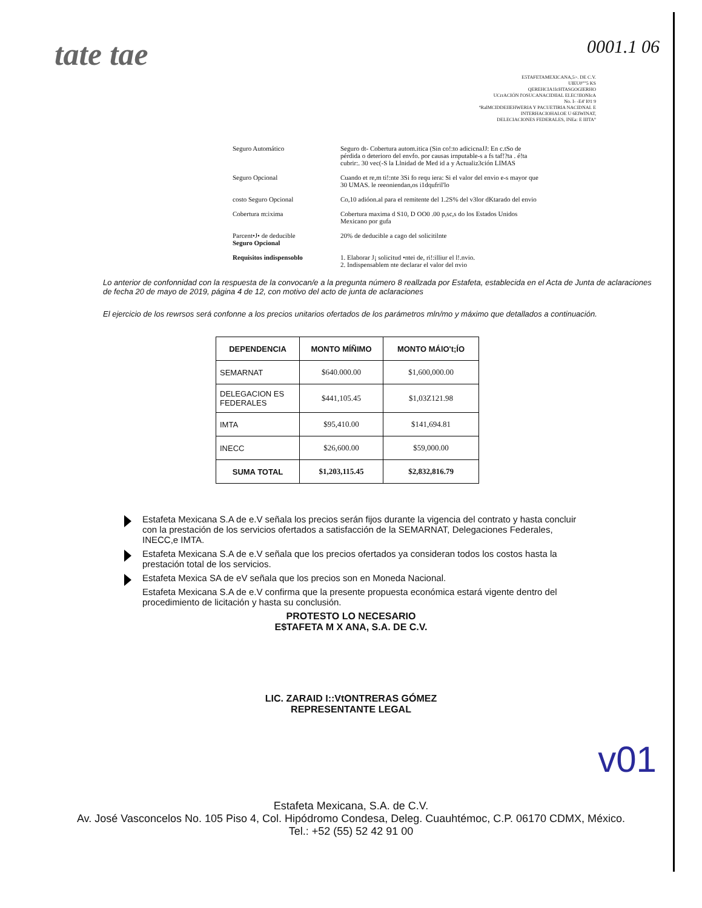tate tae
0001.1 06
E5TAFETAMEXICANA,5>. DE C.V.
UIEU0""5 KS
QEREHCIA1lcHTASGOGIERHO
UCrrACIÓN I'OSUCANACIDIIAL EI.EC!IIONIcA
No. I- -E4' I01 9
ºRalMCIDDEIIEHWERIA Y PACUETIRIA NACIDNAI. E
INTERHACIOHAI.OE U 6EIWINAT,
DELECIACIONES FEDERALES, INEa: E IIITA°
| Seguro Automático | Seguro dt- Cobertura autom.itica (Sin co!:to adicicnaJJ: En c.tSo de pérdida o deterioro del envfo. por causas irnputable-s a fs taf!?ta . é!ta cubrir:. 30 vec(-S la Llnidad de Med id a y Actualiz3ción LIMAS |
| Seguro Opcional | Cuando et re,m ti!:nte 3Si fo requ iera: Si el valor del envio e-s mayor que 30 UMAS. le reeoniendan,os i1dqufril'lo |
| costo Seguro Opcional | Co,10 adióon.al para el remitente del 1.2S% del v3lor dKtarado del envio |
| Cobertura m:ixima | Cobertura maxima d S10, D OO0 .00 p,sc,s do los Estados Unidos Mexicano por gufa |
| Parcent•J• de deducible Seguro Opcional | 20% de deducible a cago del solicitilnte |
| Requisitos indispensoblo | 1. Elaborar J¡ solicitud •ntei de, ri!:illiur el l!.nvio. 2. Indispensablem nte declarar el valor del nvio |
Lo anterior de confonnidad con la respuesta de la convocan/e a la pregunta número 8 reallzada por Estafeta, establecida en el Acta de Junta de aclaraciones de fecha 20 de mayo de 2019, página 4 de 12, con motivo del acto de junta de aclaraciones
El ejercicio de los rewrsos será confonne a los precios unitarios ofertados de los parámetros mln/mo y máximo que detallados a continuación.
| DEPENDENCIA | MONTO MÍÑIMO | MONTO MÁlO't;ÍO |
| --- | --- | --- |
| SEMARNAT | $640.000.00 | $1,600,000.00 |
| DELEGACION ES FEDERALES | $441,105.45 | $1,03Z121.98 |
| IMTA | $95,410.00 | $141,694.81 |
| INECC | $26,600.00 | $59,000.00 |
| SUMA TOTAL | $1,203,115.45 | $2,832,816.79 |
Estafeta Mexicana S.A de e.V señala los precios serán fijos durante la vigencia del contrato y hasta concluir con la prestación de los servicios ofertados a satisfacción de la SEMARNAT, Delegaciones Federales, INECC,e IMTA.
Estafeta Mexicana S.A de e.V señala que los precios ofertados ya consideran todos los costos hasta la prestación total de los servicios.
Estafeta Mexica SA de eV señala que los precios son en Moneda Nacional.
Estafeta Mexicana S.A de e.V confirma que la presente propuesta económica estará vigente dentro del procedimiento de licitación y hasta su conclusión.
PROTESTO LO NECESARIO
E$TAFETA M X ANA, S.A. DE C.V.
LIC. ZARAID I::VtONTRERAS GÓMEZ
REPRESENTANTE LEGAL
v01
Estafeta Mexicana, S.A. de C.V.
Av. José Vasconcelos No. 105 Piso 4, Col. Hipódromo Condesa, Deleg. Cuauhtémoc, C.P. 06170 CDMX, México.
Tel.: +52 (55) 52 42 91 00